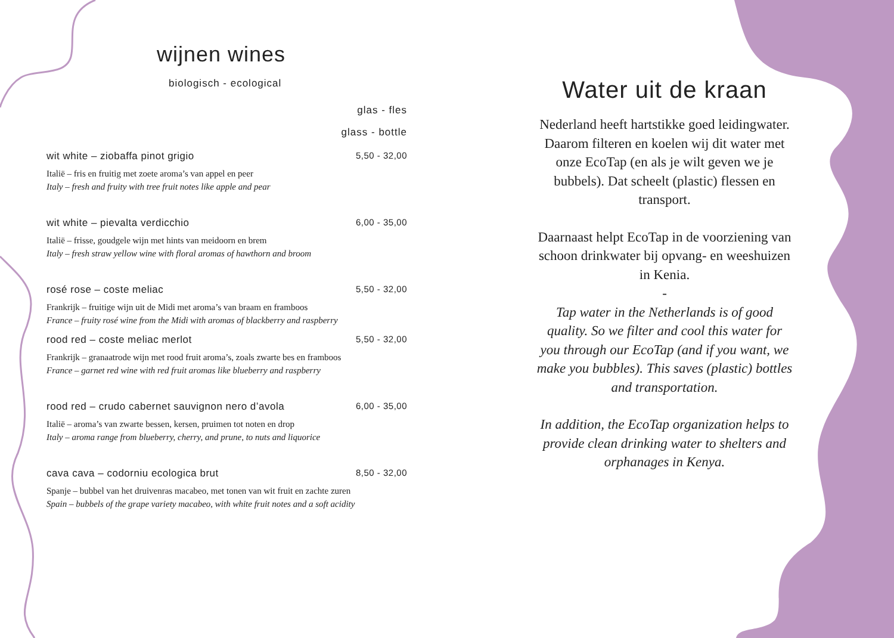wijnen wines
biologisch - ecological
glas - fles
glass - bottle
wit white – ziobaffa pinot grigio 5,50 - 32,00
Italië – fris en fruitig met zoete aroma’s van appel en peer
Italy – fresh and fruity with tree fruit notes like apple and pear
wit white – pievalta verdicchio 6,00 - 35,00
Italië – frisse, goudgele wijn met hints van meidoorn en brem
Italy – fresh straw yellow wine with floral aromas of hawthorn and broom
rosé rose – coste meliac 5,50 - 32,00
Frankrijk – fruitige wijn uit de Midi met aroma’s van braam en framboos
France – fruity rosé wine from the Midi with aromas of blackberry and raspberry
rood red – coste meliac merlot 5,50 - 32,00
Frankrijk – granaatrode wijn met rood fruit aroma’s, zoals zwarte bes en framboos
France – garnet red wine with red fruit aromas like blueberry and raspberry
rood red – crudo cabernet sauvignon nero d’avola 6,00 - 35,00
Italië – aroma’s van zwarte bessen, kersen, pruimen tot noten en drop
Italy – aroma range from blueberry, cherry, and prune, to nuts and liquorice
cava cava – codorniu ecologica brut 8,50 - 32,00
Spanje – bubbel van het druivenras macabeo, met tonen van wit fruit en zachte zuren
Spain – bubbels of the grape variety macabeo, with white fruit notes and a soft acidity
Water uit de kraan
Nederland heeft hartstikke goed leidingwater. Daarom filteren en koelen wij dit water met onze EcoTap (en als je wilt geven we je bubbels). Dat scheelt (plastic) flessen en transport.
Daarnaast helpt EcoTap in de voorziening van schoon drinkwater bij opvang- en weeshuizen in Kenia.
-
Tap water in the Netherlands is of good quality. So we filter and cool this water for you through our EcoTap (and if you want, we make you bubbles). This saves (plastic) bottles and transportation.
In addition, the EcoTap organization helps to provide clean drinking water to shelters and orphanages in Kenya.